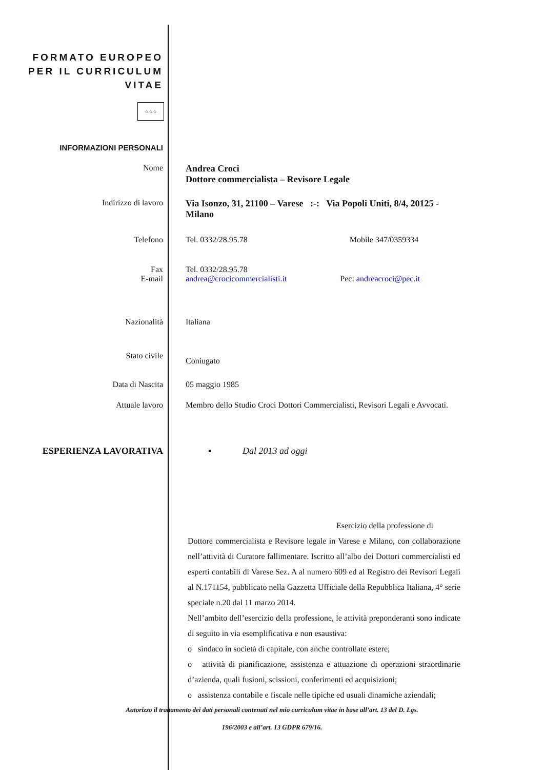FORMATO EUROPEO
PER IL CURRICULUM
VITAE
☆☆☆
INFORMAZIONI PERSONALI
Nome Andrea Croci
Dottore commercialista – Revisore Legale
Indirizzo di lavoro Via Isonzo, 31, 21100 – Varese :-: Via Popoli Uniti, 8/4, 20125 - Milano
Telefono Tel. 0332/28.95.78 Mobile 347/0359334
Fax
E-mail
Tel. 0332/28.95.78
andrea@crocicommercialisti.it Pec: andreacroci@pec.it
Nazionalità Italiana
Stato civile
Coniugato
Data di Nascita 05 maggio 1985
Attuale lavoro Membro dello Studio Croci Dottori Commercialisti, Revisori Legali e Avvocati.
ESPERIENZA LAVORATIVA ▪ Dal 2013 ad oggi
Esercizio della professione di
Dottore commercialista e Revisore legale in Varese e Milano, con collaborazione nell’attività di Curatore fallimentare. Iscritto all’albo dei Dottori commercialisti ed esperti contabili di Varese Sez. A al numero 609 ed al Registro dei Revisori Legali al N.171154, pubblicato nella Gazzetta Ufficiale della Repubblica Italiana, 4° serie speciale n.20 dal 11 marzo 2014.
Nell’ambito dell’esercizio della professione, le attività preponderanti sono indicate di seguito in via esemplificativa e non esaustiva:
o sindaco in società di capitale, con anche controllate estere;
o attività di pianificazione, assistenza e attuazione di operazioni straordinarie d’azienda, quali fusioni, scissioni, conferimenti ed acquisizioni;
o assistenza contabile e fiscale nelle tipiche ed usuali dinamiche aziendali;
Autorizzo il trattamento dei dati personali contenuti nel mio curriculum vitae in base all’art. 13 del D. Lgs.
196/2003 e all’art. 13 GDPR 679/16.